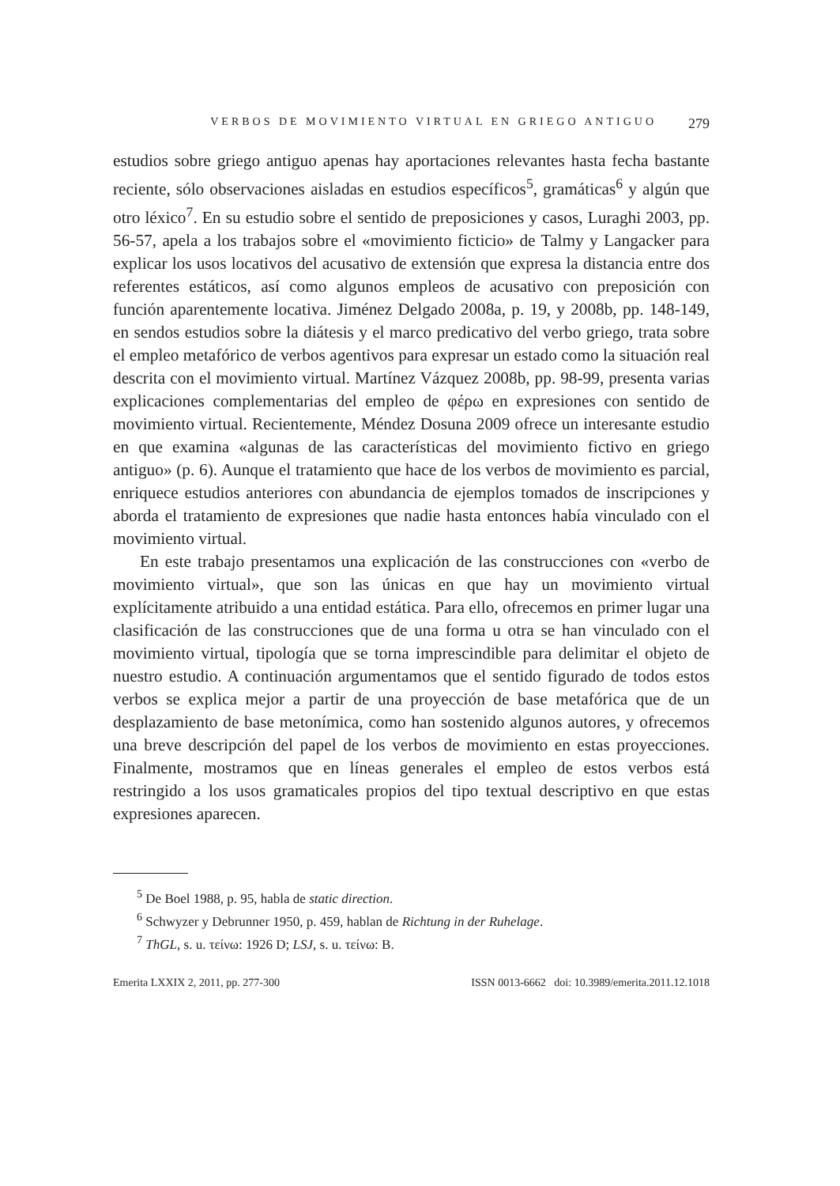VERBOS DE MOVIMIENTO VIRTUAL EN GRIEGO ANTIGUO 279
estudios sobre griego antiguo apenas hay aportaciones relevantes hasta fecha bastante reciente, sólo observaciones aisladas en estudios específicos<sup>5</sup>, gramáticas<sup>6</sup> y algún que otro léxico<sup>7</sup>. En su estudio sobre el sentido de preposiciones y casos, Luraghi 2003, pp. 56-57, apela a los trabajos sobre el «movimiento ficticio» de Talmy y Langacker para explicar los usos locativos del acusativo de extensión que expresa la distancia entre dos referentes estáticos, así como algunos empleos de acusativo con preposición con función aparentemente locativa. Jiménez Delgado 2008a, p. 19, y 2008b, pp. 148-149, en sendos estudios sobre la diátesis y el marco predicativo del verbo griego, trata sobre el empleo metafórico de verbos agentivos para expresar un estado como la situación real descrita con el movimiento virtual. Martínez Vázquez 2008b, pp. 98-99, presenta varias explicaciones complementarias del empleo de φέρω en expresiones con sentido de movimiento virtual. Recientemente, Méndez Dosuna 2009 ofrece un interesante estudio en que examina «algunas de las características del movimiento fictivo en griego antiguo» (p. 6). Aunque el tratamiento que hace de los verbos de movimiento es parcial, enriquece estudios anteriores con abundancia de ejemplos tomados de inscripciones y aborda el tratamiento de expresiones que nadie hasta entonces había vinculado con el movimiento virtual.
En este trabajo presentamos una explicación de las construcciones con «verbo de movimiento virtual», que son las únicas en que hay un movimiento virtual explícitamente atribuido a una entidad estática. Para ello, ofrecemos en primer lugar una clasificación de las construcciones que de una forma u otra se han vinculado con el movimiento virtual, tipología que se torna imprescindible para delimitar el objeto de nuestro estudio. A continuación argumentamos que el sentido figurado de todos estos verbos se explica mejor a partir de una proyección de base metafórica que de un desplazamiento de base metonímica, como han sostenido algunos autores, y ofrecemos una breve descripción del papel de los verbos de movimiento en estas proyecciones. Finalmente, mostramos que en líneas generales el empleo de estos verbos está restringido a los usos gramaticales propios del tipo textual descriptivo en que estas expresiones aparecen.
<sup>5</sup> De Boel 1988, p. 95, habla de static direction.
<sup>6</sup> Schwyzer y Debrunner 1950, p. 459, hablan de Richtung in der Ruhelage.
<sup>7</sup> ThGL, s. u. τείνω: 1926 D; LSJ, s. u. τείνω: B.
Emerita LXXIX 2, 2011, pp. 277-300 ISSN 0013-6662 doi: 10.3989/emerita.2011.12.1018